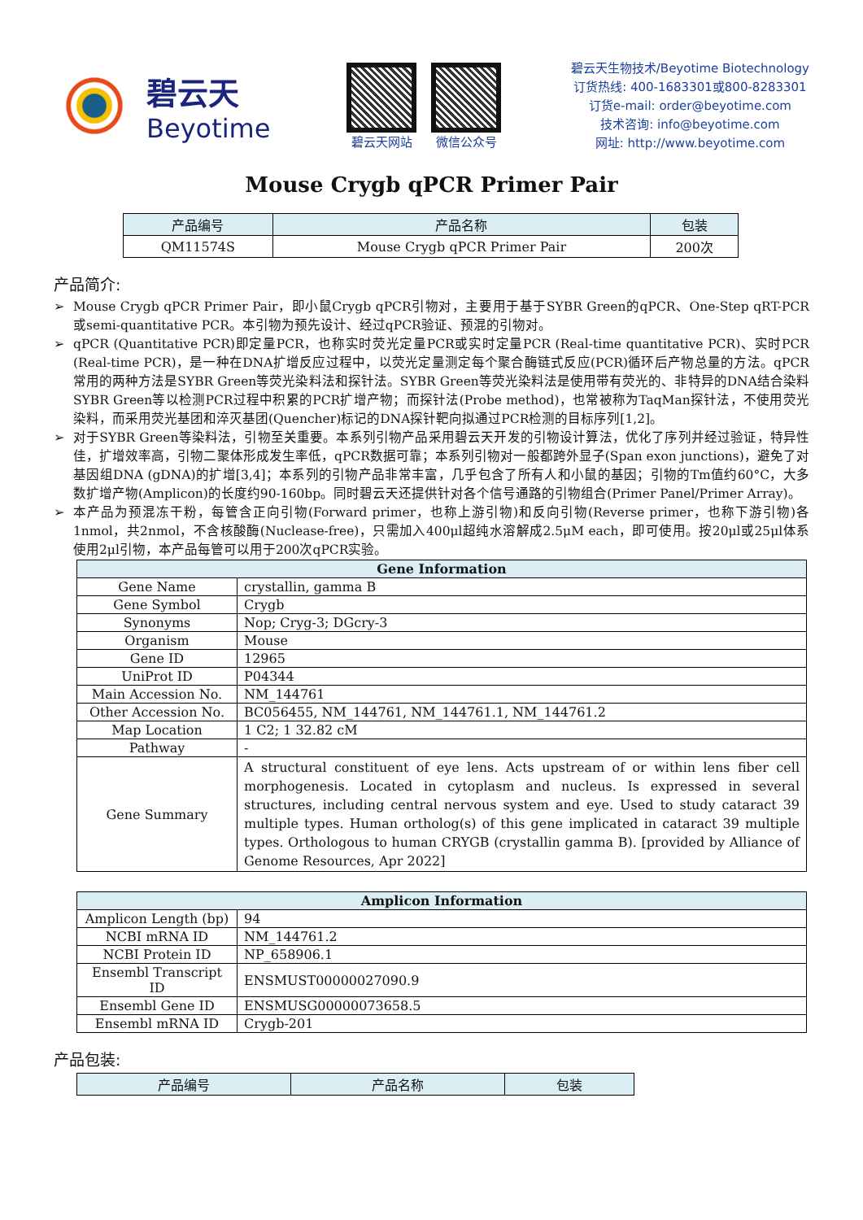碧云天
Beyotime
碧云天网站 微信公众号
碧云天生物技术/Beyotime Biotechnology
订货热线: 400-1683301或800-8283301
订货e-mail: order@beyotime.com
技术咨询: info@beyotime.com
网址: http://www.beyotime.com
Mouse Crygb qPCR Primer Pair
| 产品编号 | 产品名称 | 包装 |
| --- | --- | --- |
| QM11574S | Mouse Crygb qPCR Primer Pair | 200次 |
产品简介:
➢ Mouse Crygb qPCR Primer Pair，即小鼠Crygb qPCR引物对，主要用于基于SYBR Green的qPCR、One-Step qRT-PCR或semi-quantitative PCR。本引物为预先设计、经过qPCR验证、预混的引物对。
➢ qPCR (Quantitative PCR)即定量PCR，也称实时荧光定量PCR或实时定量PCR (Real-time quantitative PCR)、实时PCR (Real-time PCR)，是一种在DNA扩增反应过程中，以荧光定量测定每个聚合酶链式反应(PCR)循环后产物总量的方法。qPCR常用的两种方法是SYBR Green等荧光染料法和探针法。SYBR Green等荧光染料法是使用带有荧光的、非特异的DNA结合染料SYBR Green等以检测PCR过程中积累的PCR扩增产物；而探针法(Probe method)，也常被称为TaqMan探针法，不使用荧光染料，而采用荧光基团和淬灭基团(Quencher)标记的DNA探针靶向拟通过PCR检测的目标序列[1,2]。
➢ 对于SYBR Green等染料法，引物至关重要。本系列引物产品采用碧云天开发的引物设计算法，优化了序列并经过验证，特异性佳，扩增效率高，引物二聚体形成发生率低，qPCR数据可靠；本系列引物对一般都跨外显子(Span exon junctions)，避免了对基因组DNA (gDNA)的扩增[3,4]；本系列的引物产品非常丰富，几乎包含了所有人和小鼠的基因；引物的Tm值约60°C，大多数扩增产物(Amplicon)的长度约90-160bp。同时碧云天还提供针对各个信号通路的引物组合(Primer Panel/Primer Array)。
➢ 本产品为预混冻干粉，每管含正向引物(Forward primer，也称上游引物)和反向引物(Reverse primer，也称下游引物)各1nmol，共2nmol，不含核酸酶(Nuclease-free)，只需加入400μl超纯水溶解成2.5μM each，即可使用。按20μl或25μl体系使用2μl引物，本产品每管可以用于200次qPCR实验。
| Gene Information | |
| Gene Name | crystallin, gamma B |
| Gene Symbol | Crygb |
| Synonyms | Nop; Cryg-3; DGcry-3 |
| Organism | Mouse |
| Gene ID | 12965 |
| UniProt ID | P04344 |
| Main Accession No. | NM_144761 |
| Other Accession No. | BC056455, NM_144761, NM_144761.1, NM_144761.2 |
| Map Location | 1 C2; 1 32.82 cM |
| Pathway | - |
| Gene Summary | A structural constituent of eye lens. Acts upstream of or within lens fiber cell morphogenesis. Located in cytoplasm and nucleus. Is expressed in several structures, including central nervous system and eye. Used to study cataract 39 multiple types. Human ortholog(s) of this gene implicated in cataract 39 multiple types. Orthologous to human CRYGB (crystallin gamma B). [provided by Alliance of Genome Resources, Apr 2022] |
| Amplicon Information | |
| Amplicon Length (bp) | 94 |
| NCBI mRNA ID | NM_144761.2 |
| NCBI Protein ID | NP_658906.1 |
| Ensembl Transcript ID | ENSMUST00000027090.9 |
| Ensembl Gene ID | ENSMUSG00000073658.5 |
| Ensembl mRNA ID | Crygb-201 |
产品包装:
| 产品编号 | 产品名称 | 包装 |
| --- | --- | --- |